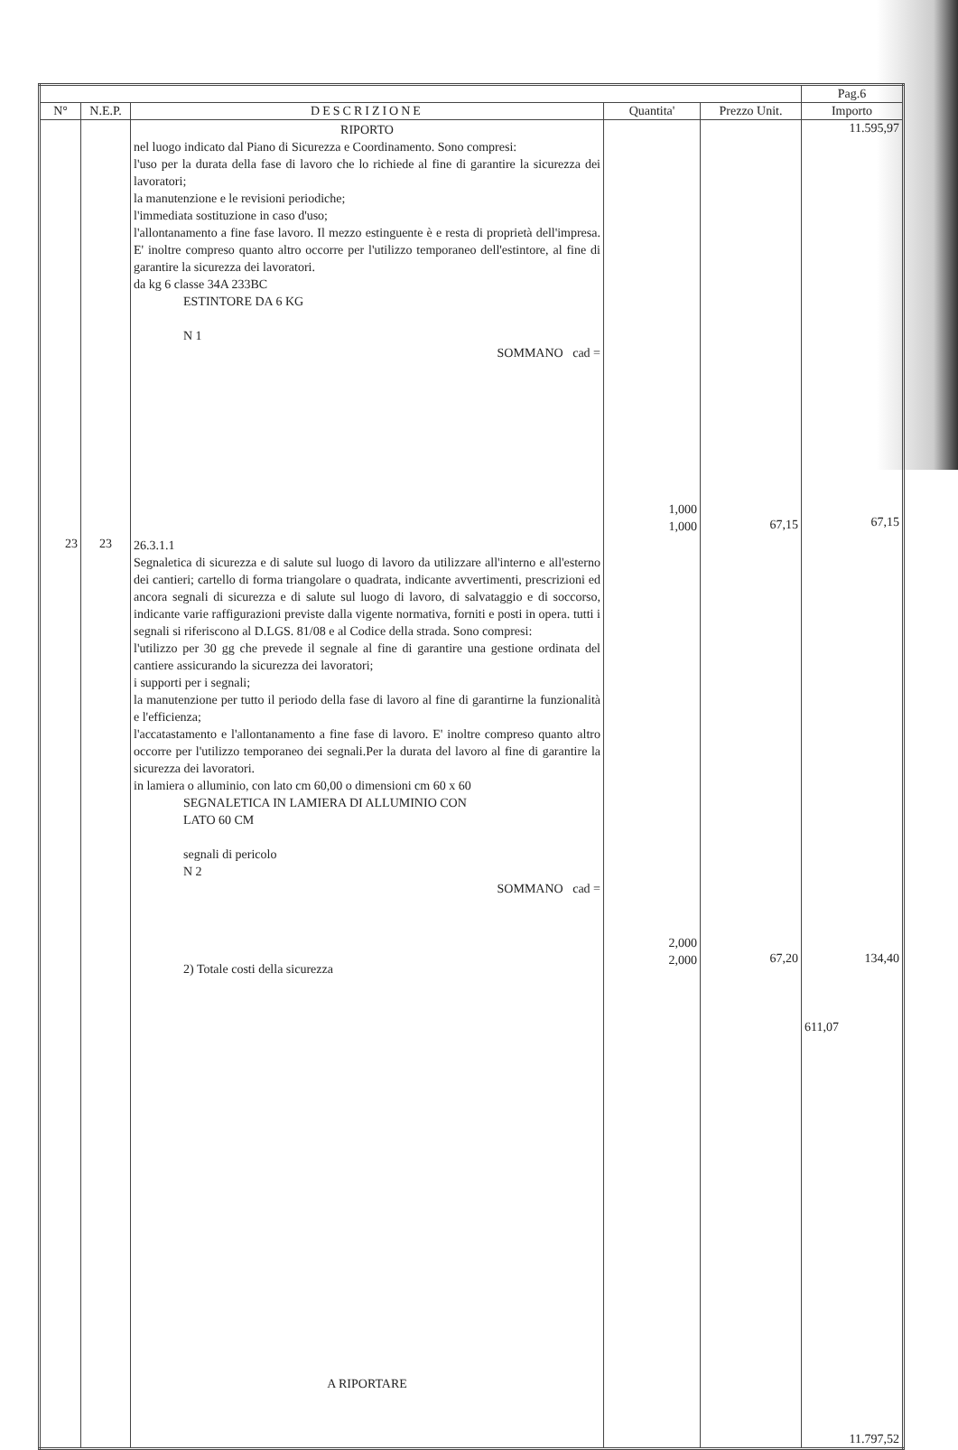| | | | | | Pag.6 |
| N° | N.E.P. | DESCRIZIONE | Quantita' | Prezzo Unit. | Importo |
| | | RIPORTO nel luogo indicato dal Piano di Sicurezza e Coordinamento. Sono compresi: l'uso per la durata della fase di lavoro che lo richiede al fine di garantire la sicurezza dei lavoratori; la manutenzione e le revisioni periodiche; l'immediata sostituzione in caso d'uso; l'allontanamento a fine fase lavoro. Il mezzo estinguente è e resta di proprietà dell'impresa. E' inoltre compreso quanto altro occorre per l'utilizzo temporaneo dell'estintore, al fine di garantire la sicurezza dei lavoratori. da kg 6 classe 34A 233BC ESTINTORE DA 6 KG N 1 SOMMANO cad = | 1,000 1,000 | 67,15 | 11.595,97 67,15 |
| 23 | 23 | 26.3.1.1 Segnaletica di sicurezza e di salute sul luogo di lavoro da utilizzare all'interno e all'esterno dei cantieri; cartello di forma triangolare o quadrata, indicante avvertimenti, prescrizioni ed ancora segnali di sicurezza e di salute sul luogo di lavoro, di salvataggio e di soccorso, indicante varie raffigurazioni previste dalla vigente normativa, forniti e posti in opera. tutti i segnali si riferiscono al D.LGS. 81/08 e al Codice della strada. Sono compresi: l'utilizzo per 30 gg che prevede il segnale al fine di garantire una gestione ordinata del cantiere assicurando la sicurezza dei lavoratori; i supporti per i segnali; la manutenzione per tutto il periodo della fase di lavoro al fine di garantirne la funzionalità e l'efficienza; l'accatastamento e l'allontanamento a fine fase di lavoro. E' inoltre compreso quanto altro occorre per l'utilizzo temporaneo dei segnali.Per la durata del lavoro al fine di garantire la sicurezza dei lavoratori. in lamiera o alluminio, con lato cm 60,00 o dimensioni cm 60 x 60 SEGNALETICA IN LAMIERA DI ALLUMINIO CON LATO 60 CM segnali di pericolo N 2 SOMMANO cad = 2) Totale costi della sicurezza A RIPORTARE | 2,000 2,000 | 67,20 | 134,40 611,07 11.797,52 |